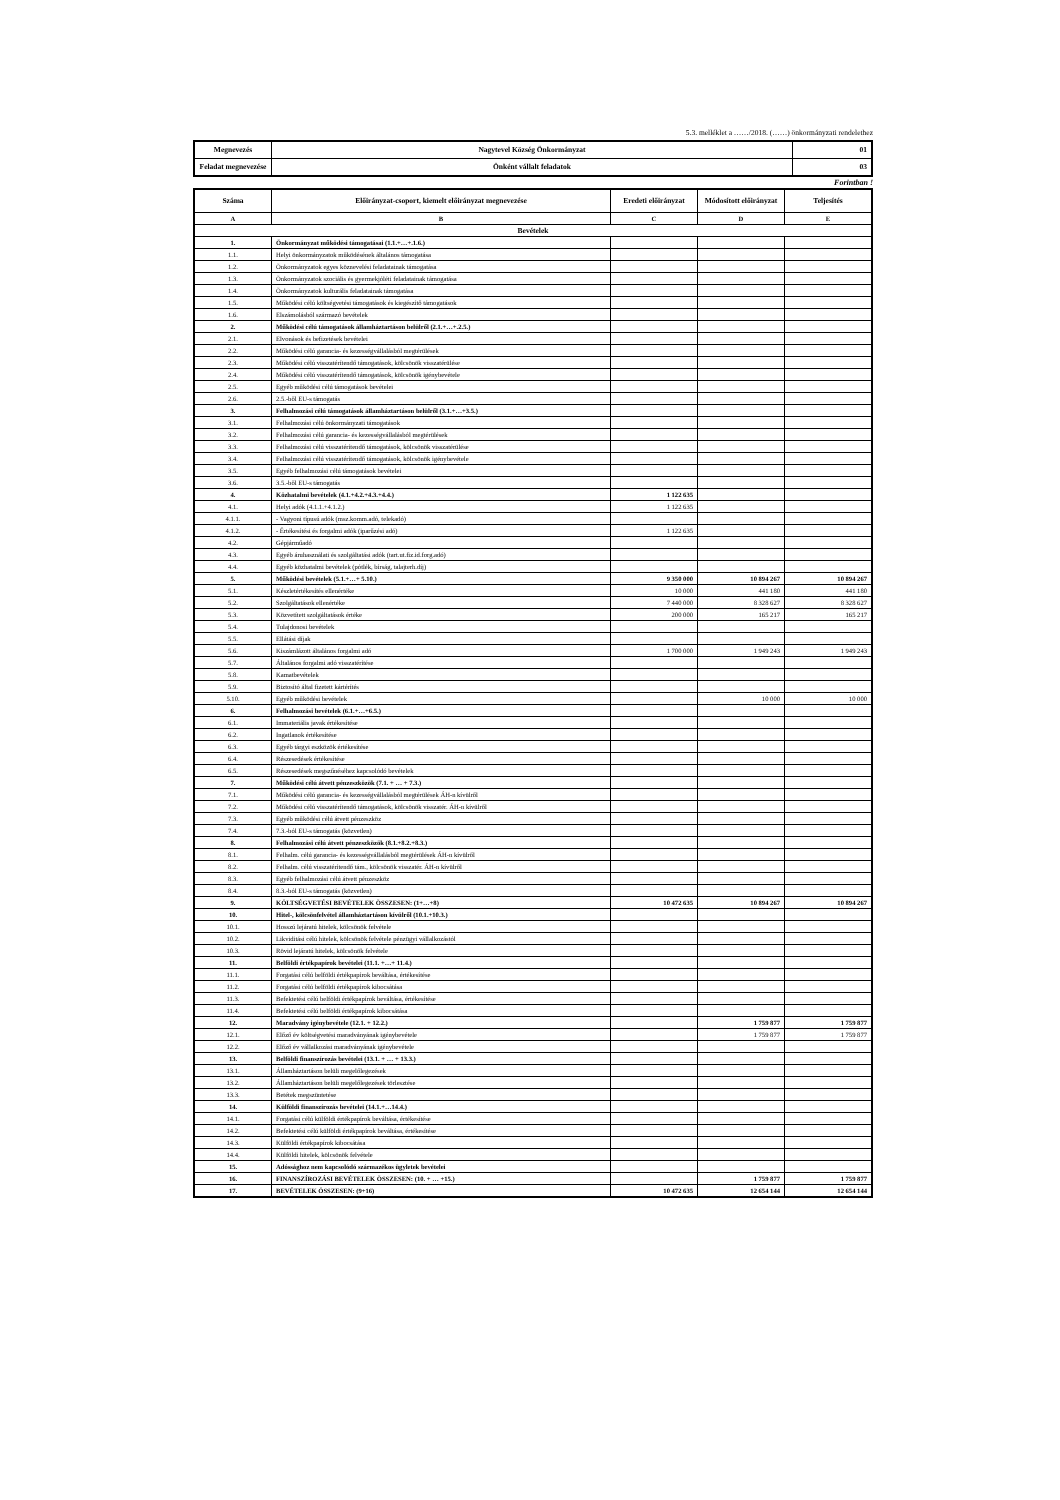5.3. melléklet a ……/2018. (……) önkormányzati rendelethez
| Megnevezés | Nagytevel Község Önkormányzat | 01 |
| Feladat megnevezése | Önként vállalt feladatok | 03 |
Forintban !
| Száma | Előirányzat-csoport, kiemelt előirányzat megnevezése | Eredeti előirányzat | Módosított előirányzat | Teljesítés |
| --- | --- | --- | --- | --- |
| A | B | C | D | E |
| Bevételek | | | | |
| 1. | Önkormányzat működési támogatásai (1.1.+…+.1.6.) | | | |
| 1.1. | Helyi önkormányzatok működésének általános támogatása | | | |
| 1.2. | Önkormányzatok egyes köznevelési feladatainak támogatása | | | |
| 1.3. | Önkormányzatok szociális és gyermekjóléti feladatainak támogatása | | | |
| 1.4. | Önkormányzatok kulturális feladatainak támogatása | | | |
| 1.5. | Működési célú költségvetési támogatások és kiegészítő támogatások | | | |
| 1.6. | Elszámolásból származó bevételek | | | |
| 2. | Működési célú támogatások államháztartáson belülről (2.1.+…+.2.5.) | | | |
| 2.1. | Elvonások és befizetések bevételei | | | |
| 2.2. | Működési célú garancia- és kezességvállalásból megtérülések | | | |
| 2.3. | Működési célú visszatérítendő támogatások, kölcsönök visszatérülése | | | |
| 2.4. | Működési célú visszatérítendő támogatások, kölcsönök igénybevétele | | | |
| 2.5. | Egyéb működési célú támogatások bevételei | | | |
| 2.6. | 2.5.-ből EU-s támogatás | | | |
| 3. | Felhalmozási célú támogatások államháztartáson belülről (3.1.+…+3.5.) | | | |
| 3.1. | Felhalmozási célú önkormányzati támogatások | | | |
| 3.2. | Felhalmozási célú garancia- és kezességvállalásból megtérülések | | | |
| 3.3. | Felhalmozási célú visszatérítendő támogatások, kölcsönök visszatérülése | | | |
| 3.4. | Felhalmozási célú visszatérítendő támogatások, kölcsönök igénybevétele | | | |
| 3.5. | Egyéb felhalmozási célú támogatások bevételei | | | |
| 3.6. | 3.5.-ből EU-s támogatás | | | |
| 4. | Közhatalmi bevételek (4.1.+4.2.+4.3.+4.4.) | 1 122 635 | | |
| 4.1. | Helyi adók (4.1.1.+4.1.2.) | 1 122 635 | | |
| 4.1.1. | - Vagyoni típusú adók (msz.komm.adó, telekadó) | | | |
| 4.1.2. | - Értékesítési és forgalmi adók (iparűzési adó) | 1 122 635 | | |
| 4.2. | Gépjárműadó | | | |
| 4.3. | Egyéb áruhasználati és szolgáltatási adók (tart.ut.fiz.id.forg.adó) | | | |
| 4.4. | Egyéb közhatalmi bevételek (pótlék, bírság, talajterh.díj) | | | |
| 5. | Működési bevételek (5.1.+…+ 5.10.) | 9 350 000 | 10 894 267 | 10 894 267 |
| 5.1. | Készletértékesítés ellenértéke | 10 000 | 441 180 | 441 180 |
| 5.2. | Szolgáltatások ellenértéke | 7 440 000 | 8 328 627 | 8 328 627 |
| 5.3. | Közvetített szolgáltatások értéke | 200 000 | 165 217 | 165 217 |
| 5.4. | Tulajdonosi bevételek | | | |
| 5.5. | Ellátási díjak | | | |
| 5.6. | Kiszámlázott általános forgalmi adó | 1 700 000 | 1 949 243 | 1 949 243 |
| 5.7. | Általános forgalmi adó visszatérítése | | | |
| 5.8. | Kamatbevételek | | | |
| 5.9. | Biztosító által fizetett kártérítés | | | |
| 5.10. | Egyéb működési bevételek | | 10 000 | 10 000 |
| 6. | Felhalmozási bevételek (6.1.+…+6.5.) | | | |
| 6.1. | Immateriális javak értékesítése | | | |
| 6.2. | Ingatlanok értékesítése | | | |
| 6.3. | Egyéb tárgyi eszközök értékesítése | | | |
| 6.4. | Részesedések értékesítése | | | |
| 6.5. | Részesedések megszűnéséhez kapcsolódó bevételek | | | |
| 7. | Működési célú átvett pénzeszközök (7.1. + … + 7.3.) | | | |
| 7.1. | Működési célú garancia- és kezességvállalásból megtérülések ÁH-n kívülről | | | |
| 7.2. | Működési célú visszatérítendő támogatások, kölcsönök visszatér. ÁH-n kívülről | | | |
| 7.3. | Egyéb működési célú átvett pénzeszköz | | | |
| 7.4. | 7.3.-ból EU-s támogatás (közvetlen) | | | |
| 8. | Felhalmozási célú átvett pénzeszközök (8.1.+8.2.+8.3.) | | | |
| 8.1. | Felhalm. célú garancia- és kezességvállalásból megtérülések ÁH-n kívülről | | | |
| 8.2. | Felhalm. célú visszatérítendő tám., kölcsönök visszatér. ÁH-n kívülről | | | |
| 8.3. | Egyéb felhalmozási célú átvett pénzeszköz | | | |
| 8.4. | 8.3.-ból EU-s támogatás (közvetlen) | | | |
| 9. | KÖLTSÉGVETÉSI BEVÉTELEK ÖSSZESEN: (1+…+8) | 10 472 635 | 10 894 267 | 10 894 267 |
| 10. | Hitel-, kölcsönfelvétel államháztartáson kívülről (10.1.+10.3.) | | | |
| 10.1. | Hosszú lejáratú hitelek, kölcsönök felvétele | | | |
| 10.2. | Likviditási célú hitelek, kölcsönök felvétele pénzügyi vállalkozástól | | | |
| 10.3. | Rövid lejáratú hitelek, kölcsönök felvétele | | | |
| 11. | Belföldi értékpapírok bevételei (11.1. +…+ 11.4.) | | | |
| 11.1. | Forgatási célú belföldi értékpapírok beváltása, értékesítése | | | |
| 11.2. | Forgatási célú belföldi értékpapírok kibocsátása | | | |
| 11.3. | Befektetési célú belföldi értékpapírok beváltása, értékesítése | | | |
| 11.4. | Befektetési célú belföldi értékpapírok kibocsátása | | | |
| 12. | Maradvány igénybevétele (12.1. + 12.2.) | | 1 759 877 | 1 759 877 |
| 12.1. | Előző év költségvetési maradványának igénybevétele | | 1 759 877 | 1 759 877 |
| 12.2. | Előző év vállalkozási maradványának igénybevétele | | | |
| 13. | Belföldi finanszírozás bevételei (13.1. + … + 13.3.) | | | |
| 13.1. | Államháztartáson belüli megelőlegezések | | | |
| 13.2. | Államháztartáson belüli megelőlegezések törlesztése | | | |
| 13.3. | Betétek megszüntetése | | | |
| 14. | Külföldi finanszírozás bevételei (14.1.+…14.4.) | | | |
| 14.1. | Forgatási célú külföldi értékpapírok beváltása, értékesítése | | | |
| 14.2. | Befektetési célú külföldi értékpapírok beváltása, értékesítése | | | |
| 14.3. | Külföldi értékpapírok kibocsátása | | | |
| 14.4. | Külföldi hitelek, kölcsönök felvétele | | | |
| 15. | Adóssághoz nem kapcsolódó származékos ügyletek bevételei | | | |
| 16. | FINANSZÍROZÁSI BEVÉTELEK ÖSSZESEN: (10. + … +15.) | | 1 759 877 | 1 759 877 |
| 17. | BEVÉTELEK ÖSSZESEN: (9+16) | 10 472 635 | 12 654 144 | 12 654 144 |